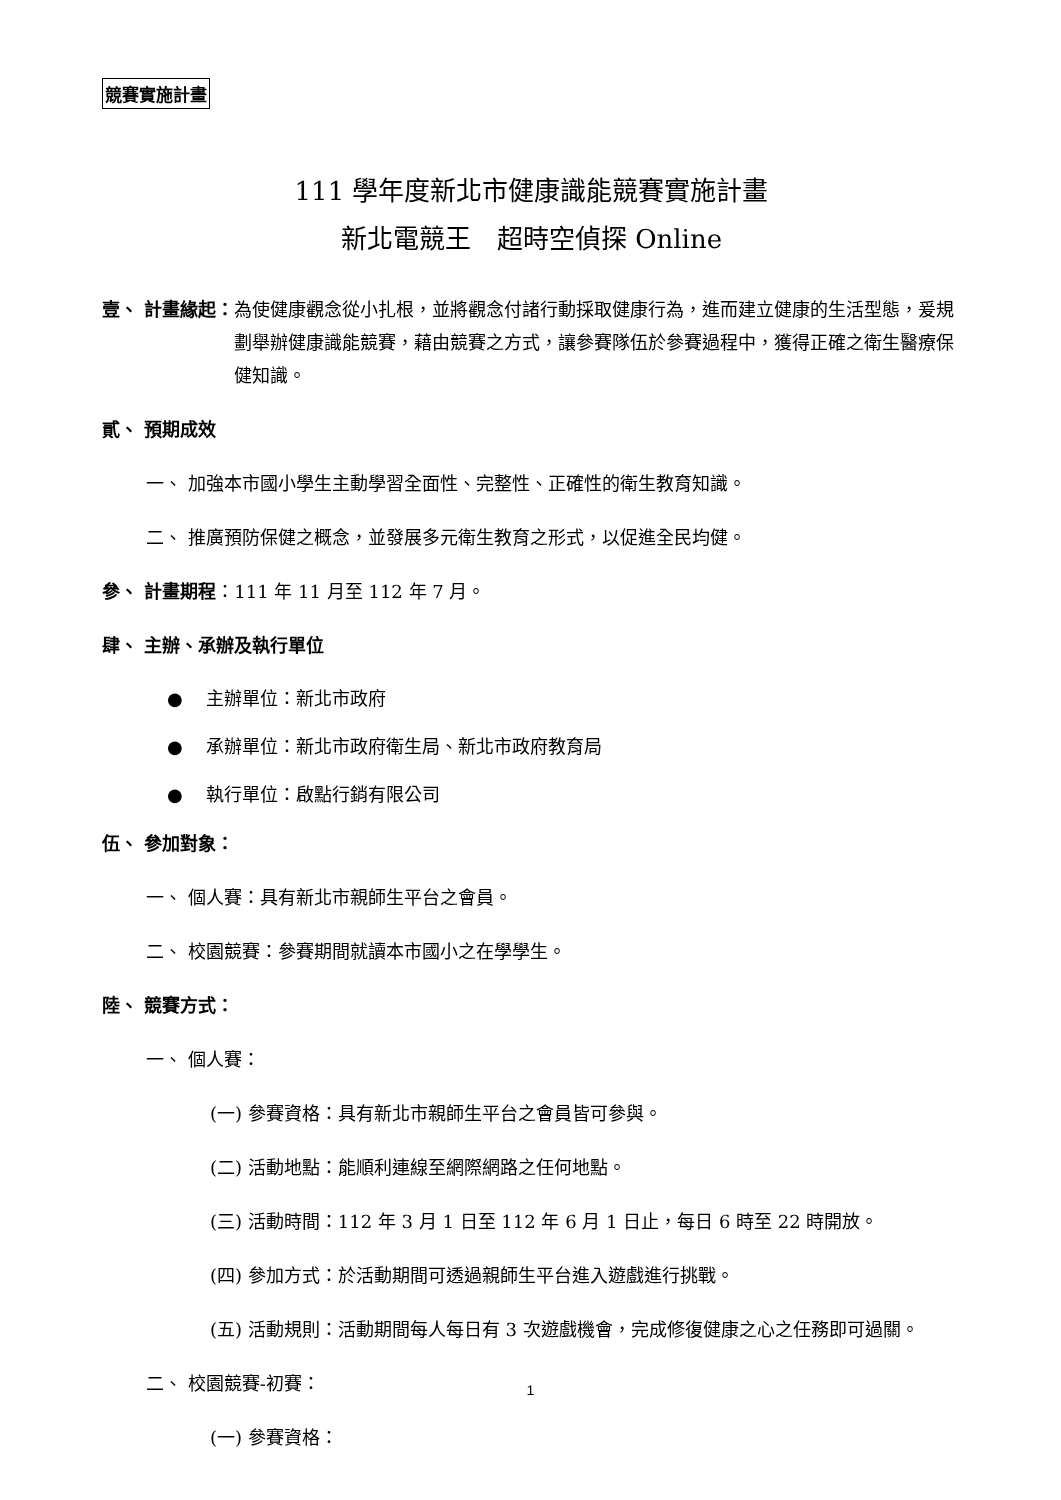競賽實施計畫
111 學年度新北市健康識能競賽實施計畫
新北電競王　超時空偵探 Online
壹、 計畫緣起： 為使健康觀念從小扎根，並將觀念付諸行動採取健康行為，進而建立健康的生活型態，爰規劃舉辦健康識能競賽，藉由競賽之方式，讓參賽隊伍於參賽過程中，獲得正確之衛生醫療保健知識。
貳、 預期成效
一、 加強本市國小學生主動學習全面性、完整性、正確性的衛生教育知識。
二、 推廣預防保健之概念，並發展多元衛生教育之形式，以促進全民均健。
參、 計畫期程：111 年 11 月至 112 年 7 月。
肆、 主辦、承辦及執行單位
●　 主辦單位：新北市政府
●　 承辦單位：新北市政府衛生局、新北市政府教育局
●　 執行單位：啟點行銷有限公司
伍、 參加對象：
一、 個人賽：具有新北市親師生平台之會員。
二、 校園競賽：參賽期間就讀本市國小之在學學生。
陸、 競賽方式：
一、 個人賽：
(一) 參賽資格：具有新北市親師生平台之會員皆可參與。
(二) 活動地點：能順利連線至網際網路之任何地點。
(三) 活動時間：112 年 3 月 1 日至 112 年 6 月 1 日止，每日 6 時至 22 時開放。
(四) 參加方式：於活動期間可透過親師生平台進入遊戲進行挑戰。
(五) 活動規則：活動期間每人每日有 3 次遊戲機會，完成修復健康之心之任務即可過關。
二、 校園競賽-初賽：
(一) 參賽資格：
1